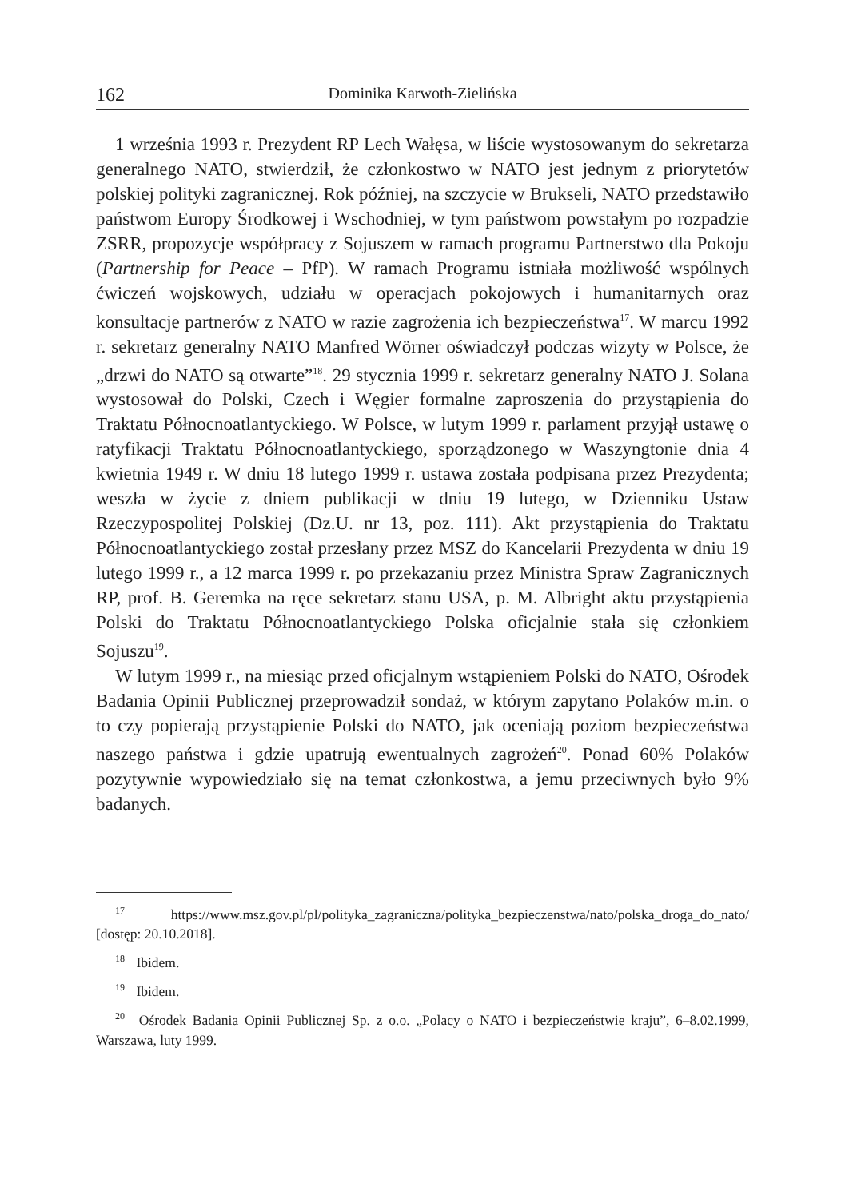162 Dominika Karwoth-Zielińska
1 września 1993 r. Prezydent RP Lech Wałęsa, w liście wystosowanym do sekretarza generalnego NATO, stwierdził, że członkostwo w NATO jest jednym z priorytetów polskiej polityki zagranicznej. Rok później, na szczycie w Brukseli, NATO przedstawiło państwom Europy Środkowej i Wschodniej, w tym państwom powstałym po rozpadzie ZSRR, propozycje współpracy z Sojuszem w ramach programu Partnerstwo dla Pokoju (Partnership for Peace – PfP). W ramach Programu istniała możliwość wspólnych ćwiczeń wojskowych, udziału w operacjach pokojowych i humanitarnych oraz konsultacje partnerów z NATO w razie zagrożenia ich bezpieczeństwa<sup>17</sup>. W marcu 1992 r. sekretarz generalny NATO Manfred Wörner oświadczył podczas wizyty w Polsce, że „drzwi do NATO są otwarte”<sup>18</sup>. 29 stycznia 1999 r. sekretarz generalny NATO J. Solana wystosował do Polski, Czech i Węgier formalne zaproszenia do przystąpienia do Traktatu Północnoatlantyckiego. W Polsce, w lutym 1999 r. parlament przyjął ustawę o ratyfikacji Traktatu Północnoatlantyckiego, sporządzonego w Waszyngtonie dnia 4 kwietnia 1949 r. W dniu 18 lutego 1999 r. ustawa została podpisana przez Prezydenta; weszła w życie z dniem publikacji w dniu 19 lutego, w Dzienniku Ustaw Rzeczypospolitej Polskiej (Dz.U. nr 13, poz. 111). Akt przystąpienia do Traktatu Północnoatlantyckiego został przesłany przez MSZ do Kancelarii Prezydenta w dniu 19 lutego 1999 r., a 12 marca 1999 r. po przekazaniu przez Ministra Spraw Zagranicznych RP, prof. B. Geremka na ręce sekretarz stanu USA, p. M. Albright aktu przystąpienia Polski do Traktatu Północnoatlantyckiego Polska oficjalnie stała się członkiem Sojuszu<sup>19</sup>.
W lutym 1999 r., na miesiąc przed oficjalnym wstąpieniem Polski do NATO, Ośrodek Badania Opinii Publicznej przeprowadził sondaż, w którym zapytano Polaków m.in. o to czy popierają przystąpienie Polski do NATO, jak oceniają poziom bezpieczeństwa naszego państwa i gdzie upatrują ewentualnych zagrożeń<sup>20</sup>. Ponad 60% Polaków pozytywnie wypowiedziało się na temat członkostwa, a jemu przeciwnych było 9% badanych.
<sup>17</sup> https://www.msz.gov.pl/pl/polityka_zagraniczna/polityka_bezpieczenstwa/nato/polska_droga_do_nato/ [dostęp: 20.10.2018].
<sup>18</sup> Ibidem.
<sup>19</sup> Ibidem.
<sup>20</sup> Ośrodek Badania Opinii Publicznej Sp. z o.o. „Polacy o NATO i bezpieczeństwie kraju”, 6–8.02.1999, Warszawa, luty 1999.